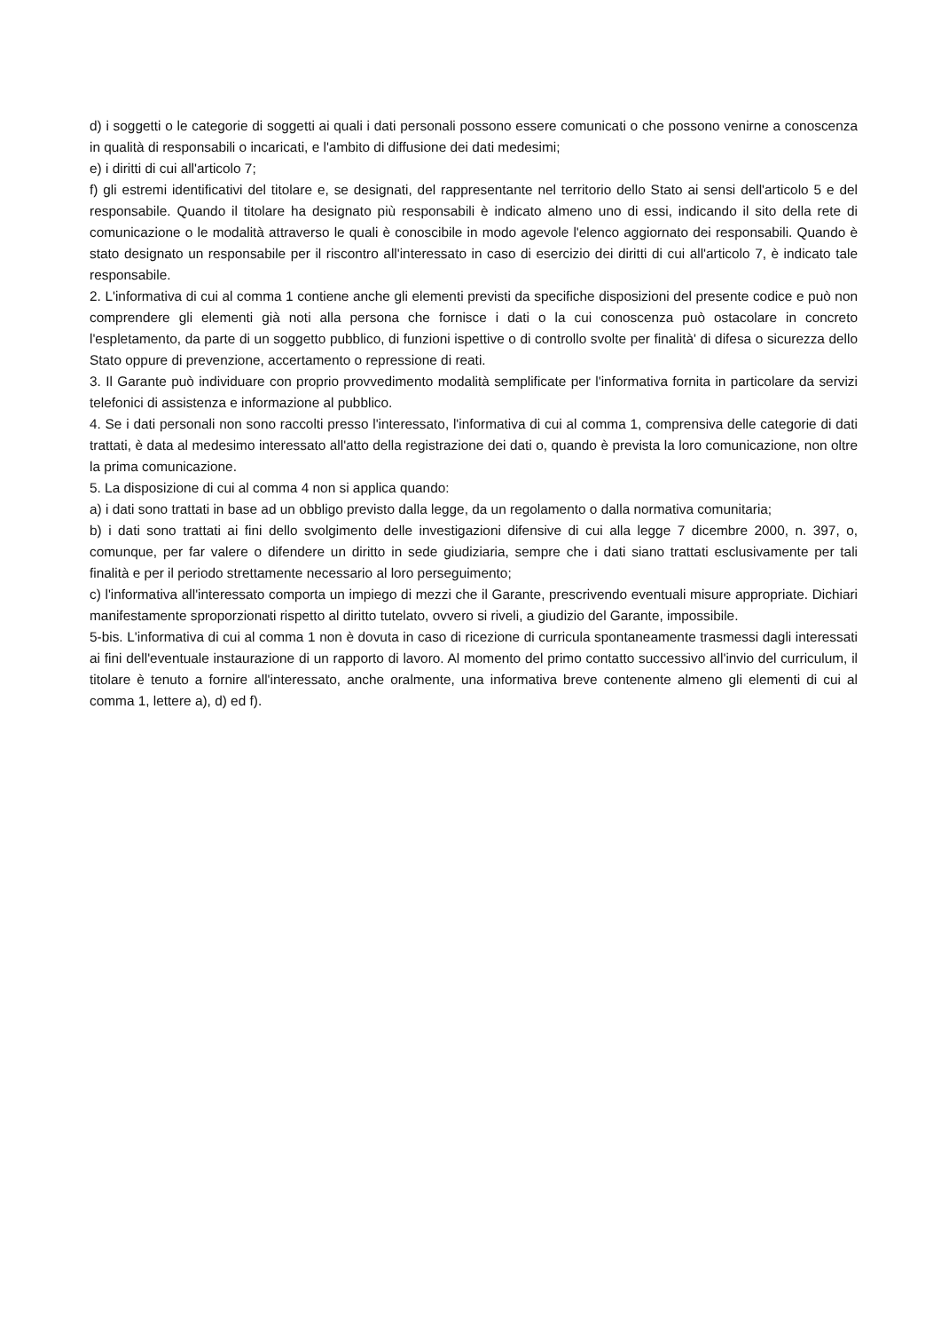d) i soggetti o le categorie di soggetti ai quali i dati personali possono essere comunicati o che possono venirne a conoscenza in qualità di responsabili o incaricati, e l'ambito di diffusione dei dati medesimi;
e) i diritti di cui all'articolo 7;
f) gli estremi identificativi del titolare e, se designati, del rappresentante nel territorio dello Stato ai sensi dell'articolo 5 e del responsabile. Quando il titolare ha designato più responsabili è indicato almeno uno di essi, indicando il sito della rete di comunicazione o le modalità attraverso le quali è conoscibile in modo agevole l'elenco aggiornato dei responsabili. Quando è stato designato un responsabile per il riscontro all'interessato in caso di esercizio dei diritti di cui all'articolo 7, è indicato tale responsabile.
2. L'informativa di cui al comma 1 contiene anche gli elementi previsti da specifiche disposizioni del presente codice e può non comprendere gli elementi già noti alla persona che fornisce i dati o la cui conoscenza può ostacolare in concreto l'espletamento, da parte di un soggetto pubblico, di funzioni ispettive o di controllo svolte per finalità' di difesa o sicurezza dello Stato oppure di prevenzione, accertamento o repressione di reati.
3. Il Garante può individuare con proprio provvedimento modalità semplificate per l'informativa fornita in particolare da servizi telefonici di assistenza e informazione al pubblico.
4. Se i dati personali non sono raccolti presso l'interessato, l'informativa di cui al comma 1, comprensiva delle categorie di dati trattati, è data al medesimo interessato all'atto della registrazione dei dati o, quando è prevista la loro comunicazione, non oltre la prima comunicazione.
5. La disposizione di cui al comma 4 non si applica quando:
a) i dati sono trattati in base ad un obbligo previsto dalla legge, da un regolamento o dalla normativa comunitaria;
b) i dati sono trattati ai fini dello svolgimento delle investigazioni difensive di cui alla legge 7 dicembre 2000, n. 397, o, comunque, per far valere o difendere un diritto in sede giudiziaria, sempre che i dati siano trattati esclusivamente per tali finalità e per il periodo strettamente necessario al loro perseguimento;
c) l'informativa all'interessato comporta un impiego di mezzi che il Garante, prescrivendo eventuali misure appropriate. Dichiari manifestamente sproporzionati rispetto al diritto tutelato, ovvero si riveli, a giudizio del Garante, impossibile.
5-bis. L'informativa di cui al comma 1 non è dovuta in caso di ricezione di curricula spontaneamente trasmessi dagli interessati ai fini dell'eventuale instaurazione di un rapporto di lavoro. Al momento del primo contatto successivo all'invio del curriculum, il titolare è tenuto a fornire all'interessato, anche oralmente, una informativa breve contenente almeno gli elementi di cui al comma 1, lettere a), d) ed f).